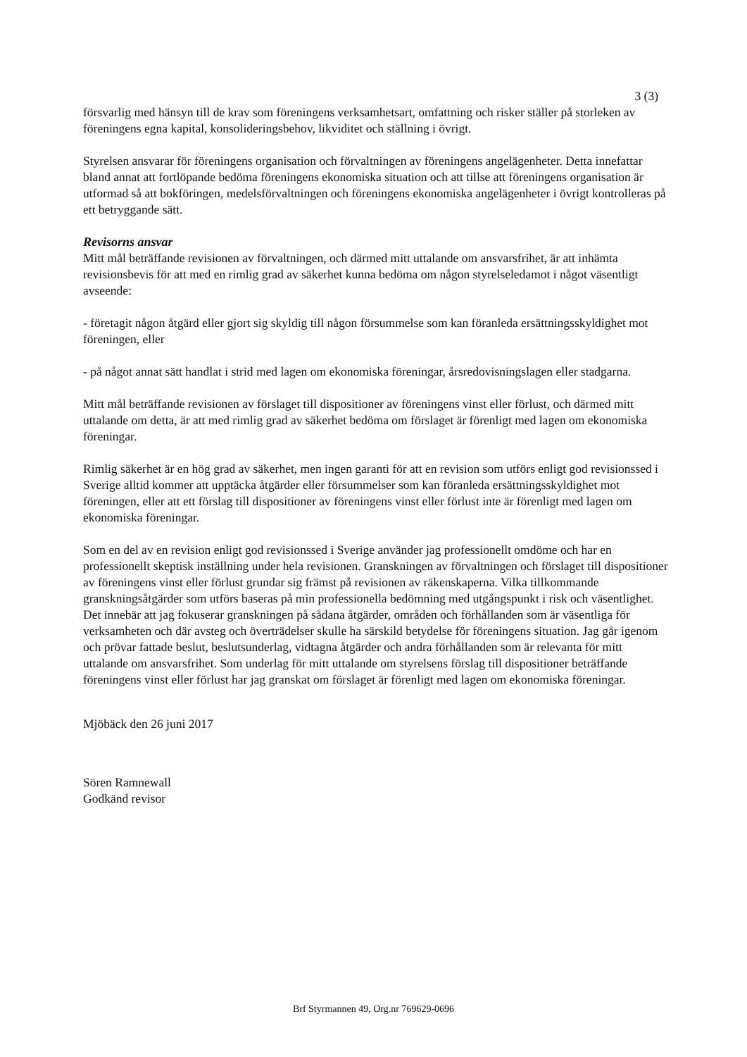3 (3)
försvarlig med hänsyn till de krav som föreningens verksamhetsart, omfattning och risker ställer på storleken av föreningens egna kapital, konsolideringsbehov, likviditet och ställning i övrigt.
Styrelsen ansvarar för föreningens organisation och förvaltningen av föreningens angelägenheter. Detta innefattar bland annat att fortlöpande bedöma föreningens ekonomiska situation och att tillse att föreningens organisation är utformad så att bokföringen, medelsförvaltningen och föreningens ekonomiska angelägenheter i övrigt kontrolleras på ett betryggande sätt.
Revisorns ansvar
Mitt mål beträffande revisionen av förvaltningen, och därmed mitt uttalande om ansvarsfrihet, är att inhämta revisionsbevis för att med en rimlig grad av säkerhet kunna bedöma om någon styrelseledamot i något väsentligt avseende:
- företagit någon åtgärd eller gjort sig skyldig till någon försummelse som kan föranleda ersättningsskyldighet mot föreningen, eller
- på något annat sätt handlat i strid med lagen om ekonomiska föreningar, årsredovisningslagen eller stadgarna.
Mitt mål beträffande revisionen av förslaget till dispositioner av föreningens vinst eller förlust, och därmed mitt uttalande om detta, är att med rimlig grad av säkerhet bedöma om förslaget är förenligt med lagen om ekonomiska föreningar.
Rimlig säkerhet är en hög grad av säkerhet, men ingen garanti för att en revision som utförs enligt god revisionssed i Sverige alltid kommer att upptäcka åtgärder eller försummelser som kan föranleda ersättningsskyldighet mot föreningen, eller att ett förslag till dispositioner av föreningens vinst eller förlust inte är förenligt med lagen om ekonomiska föreningar.
Som en del av en revision enligt god revisionssed i Sverige använder jag professionellt omdöme och har en professionellt skeptisk inställning under hela revisionen. Granskningen av förvaltningen och förslaget till dispositioner av föreningens vinst eller förlust grundar sig främst på revisionen av räkenskaperna. Vilka tillkommande granskningsåtgärder som utförs baseras på min professionella bedömning med utgångspunkt i risk och väsentlighet. Det innebär att jag fokuserar granskningen på sådana åtgärder, områden och förhållanden som är väsentliga för verksamheten och där avsteg och överträdelser skulle ha särskild betydelse för föreningens situation. Jag går igenom och prövar fattade beslut, beslutsunderlag, vidtagna åtgärder och andra förhållanden som är relevanta för mitt uttalande om ansvarsfrihet. Som underlag för mitt uttalande om styrelsens förslag till dispositioner beträffande föreningens vinst eller förlust har jag granskat om förslaget är förenligt med lagen om ekonomiska föreningar.
Mjöbäck den 26 juni 2017
Sören Ramnewall
Godkänd revisor
Brf Styrmannen 49, Org.nr 769629-0696